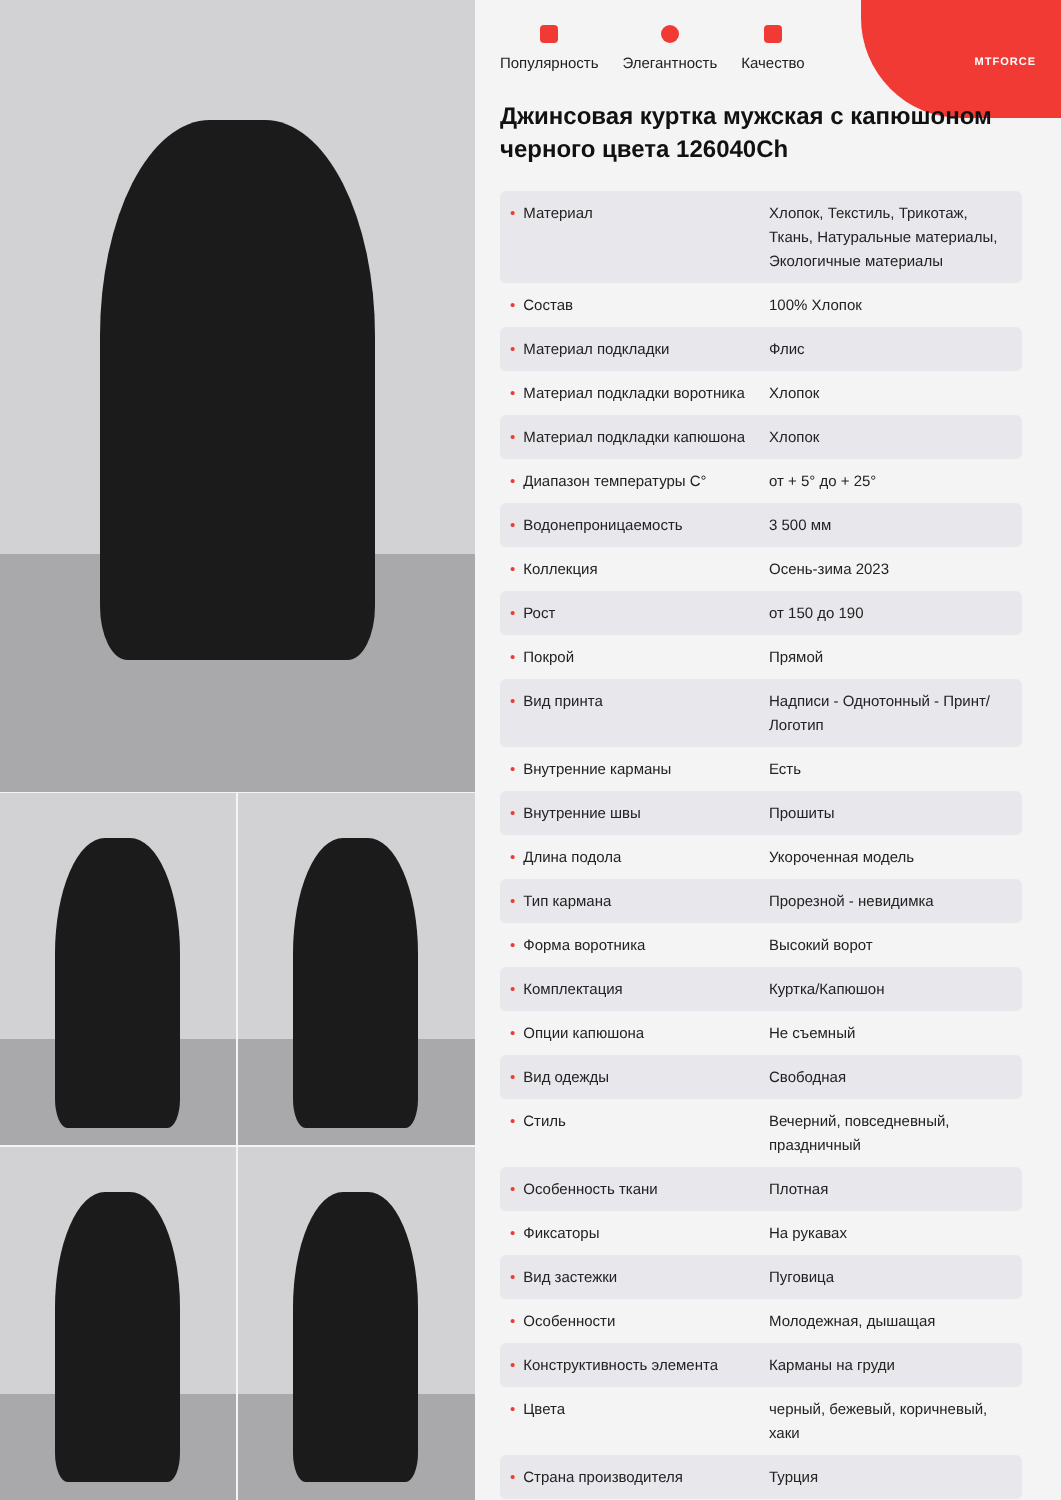MTFORCE
Популярность
Элегантность
Качество
Джинсовая куртка мужская с капюшоном черного цвета 126040Ch
| • Материал | Хлопок, Текстиль, Трикотаж, Ткань, Натуральные материалы, Экологичные материалы |
| • Состав | 100% Хлопок |
| • Материал подкладки | Флис |
| • Материал подкладки воротника | Хлопок |
| • Материал подкладки капюшона | Хлопок |
| • Диапазон температуры С° | от + 5° до + 25° |
| • Водонепроницаемость | 3 500 мм |
| • Коллекция | Осень-зима 2023 |
| • Рост | от 150 до 190 |
| • Покрой | Прямой |
| • Вид принта | Надписи - Однотонный - Принт/Логотип |
| • Внутренние карманы | Есть |
| • Внутренние швы | Прошиты |
| • Длина подола | Укороченная модель |
| • Тип кармана | Прорезной - невидимка |
| • Форма воротника | Высокий ворот |
| • Комплектация | Куртка/Капюшон |
| • Опции капюшона | Не съемный |
| • Вид одежды | Свободная |
| • Стиль | Вечерний, повседневный, праздничный |
| • Особенность ткани | Плотная |
| • Фиксаторы | На рукавах |
| • Вид застежки | Пуговица |
| • Особенности | Молодежная, дышащая |
| • Конструктивность элемента | Карманы на груди |
| • Цвета | черный, бежевый, коричневый, хаки |
| • Страна производителя | Турция |